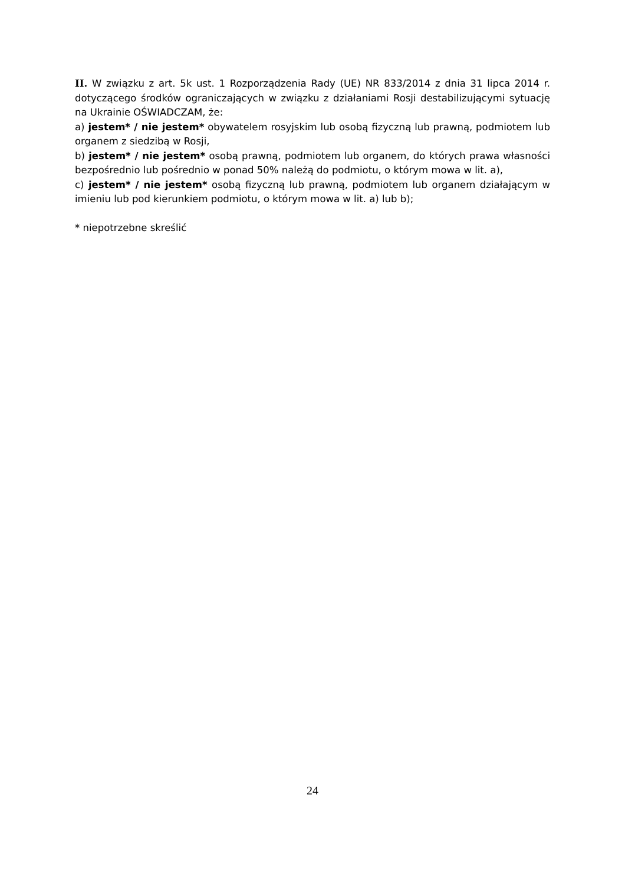II. W związku z art. 5k ust. 1 Rozporządzenia Rady (UE) NR 833/2014 z dnia 31 lipca 2014 r. dotyczącego środków ograniczających w związku z działaniami Rosji destabilizującymi sytuację na Ukrainie OŚWIADCZAM, że:
a) jestem* / nie jestem* obywatelem rosyjskim lub osobą fizyczną lub prawną, podmiotem lub organem z siedzibą w Rosji,
b) jestem* / nie jestem* osobą prawną, podmiotem lub organem, do których prawa własności bezpośrednio lub pośrednio w ponad 50% należą do podmiotu, o którym mowa w lit. a),
c) jestem* / nie jestem* osobą fizyczną lub prawną, podmiotem lub organem działającym w imieniu lub pod kierunkiem podmiotu, o którym mowa w lit. a) lub b);
* niepotrzebne skreślić
24